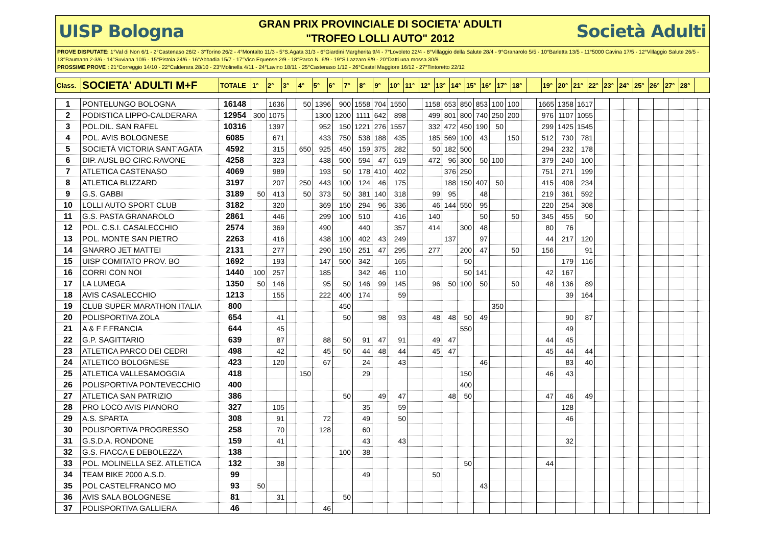UISP Bologna
GRAN PRIX PROVINCIALE DI SOCIETA' ADULTI
"TROFEO LOLLI AUTO" 2012
Società Adulti
PROVE DISPUTATE: 1°Val di Non 6/1 - 2°Castenaso 26/2 - 3°Torino 26/2 - 4°Montalto 11/3 - 5°S.Agata 31/3 - 6°Giardini Margherita 9/4 - 7°Lovoleto 22/4 - 8°Villaggio della Salute 28/4 - 9°Granarolo 5/5 - 10°Barletta 13/5 - 11°5000 Cavina 17/5 - 12°Villaggio Salute 26/5 - 13°Baumann 2-3/6 - 14°Suviana 10/6 - 15°Pistoia 24/6 - 16°Abbadia 15/7 - 17°Vico Equense 2/9 - 18°Parco N. 6/9 - 19°S.Lazzaro 9/9 - 20°Datti una mossa 30/9
PROSSIME PROVE : 21°Correggio 14/10 - 22°Calderara 28/10 - 23°Molinella 4/11 - 24°Lavino 18/11 - 25°Castenaso 1/12 - 26°Castel Maggiore 16/12 - 27°Tintoretto 22/12
| Class. | SOCIETA' ADULTI M+F | TOTALE | 1° | 2° | 3° | 4° | 5° | 6° | 7° | 8° | 9° | 10° | 11° | 12° | 13° | 14° | 15° | 16° | 17° | 18° | | 19° | 20° | 21° | 22° | 23° | 24° | 25° | 26° | 27° | 28° | |
| 1 | PONTELUNGO BOLOGNA | 16148 | | 1636 | | 50 | 1396 | 900 | 1558 | 704 | 1550 | | 1158 | 653 | 850 | 853 | 100 | 100 | | 1665 | 1358 | 1617 | | | | | | | | |
| 2 | PODISTICA LIPPO-CALDERARA | 12954 | 300 | 1075 | | | 1300 | 1200 | 1111 | 642 | 898 | | 499 | 801 | 800 | 740 | 250 | 200 | | 976 | 1107 | 1055 | | | | | | | | |
| 3 | POL.DIL. SAN RAFEL | 10316 | | 1397 | | | 952 | 150 | 1221 | 276 | 1557 | | 332 | 472 | 450 | 190 | 50 | | | 299 | 1425 | 1545 | | | | | | | | |
| 4 | POL. AVIS BOLOGNESE | 6085 | | 671 | | | 433 | 750 | 538 | 188 | 435 | | 185 | 569 | 100 | 43 | | 150 | | 512 | 730 | 781 | | | | | | | | |
| 5 | SOCIETÀ VICTORIA SANT'AGATA | 4592 | | 315 | | 650 | 925 | 450 | 159 | 375 | 282 | | 50 | 182 | 500 | | | | | 294 | 232 | 178 | | | | | | | | |
| 6 | DIP. AUSL BO CIRC.RAVONE | 4258 | | 323 | | | 438 | 500 | 594 | 47 | 619 | | 472 | 96 | 300 | 50 | 100 | | | 379 | 240 | 100 | | | | | | | | |
| 7 | ATLETICA CASTENASO | 4069 | | 989 | | | 193 | 50 | 178 | 410 | 402 | | | 376 | 250 | | | | | 751 | 271 | 199 | | | | | | | | |
| 8 | ATLETICA BLIZZARD | 3197 | | 207 | | 250 | 443 | 100 | 124 | 46 | 175 | | | 188 | 150 | 407 | 50 | | | 415 | 408 | 234 | | | | | | | | |
| 9 | G.S. GABBI | 3189 | 50 | 413 | | 50 | 373 | 50 | 381 | 140 | 318 | | 99 | 95 | | 48 | | | | 219 | 361 | 592 | | | | | | | | |
| 10 | LOLLI AUTO SPORT CLUB | 3182 | | 320 | | | 369 | 150 | 294 | 96 | 336 | | 46 | 144 | 550 | 95 | | | | 220 | 254 | 308 | | | | | | | | |
| 11 | G.S. PASTA GRANAROLO | 2861 | | 446 | | | 299 | 100 | 510 | | 416 | | 140 | | | 50 | | 50 | | 345 | 455 | 50 | | | | | | | | |
| 12 | POL. C.S.I. CASALECCHIO | 2574 | | 369 | | | 490 | | 440 | | 357 | | 414 | | 300 | 48 | | | | 80 | 76 | | | | | | | | | |
| 13 | POL. MONTE SAN PIETRO | 2263 | | 416 | | | 438 | 100 | 402 | 43 | 249 | | | 137 | | 97 | | | | 44 | 217 | 120 | | | | | | | | |
| 14 | GNARRO JET MATTEI | 2131 | | 277 | | | 290 | 150 | 251 | 47 | 295 | | 277 | | 200 | 47 | | 50 | | 156 | | 91 | | | | | | | | |
| 15 | UISP COMITATO PROV. BO | 1692 | | 193 | | | 147 | 500 | 342 | | 165 | | | | 50 | | | | | | 179 | 116 | | | | | | | | |
| 16 | CORRI CON NOI | 1440 | 100 | 257 | | | 185 | | 342 | 46 | 110 | | | | 50 | 141 | | | | 42 | 167 | | | | | | | | | |
| 17 | LA LUMEGA | 1350 | 50 | 146 | | | 95 | 50 | 146 | 99 | 145 | | 96 | 50 | 100 | 50 | | 50 | | 48 | 136 | 89 | | | | | | | | |
| 18 | AVIS CASALECCHIO | 1213 | | 155 | | | 222 | 400 | 174 | | 59 | | | | | | | | | | 39 | 164 | | | | | | | | |
| 19 | CLUB SUPER MARATHON ITALIA | 800 | | | | | | 450 | | | | | | | | | 350 | | | | | | | | | | | | | |
| 20 | POLISPORTIVA ZOLA | 654 | | 41 | | | | 50 | | 98 | 93 | | 48 | 48 | 50 | 49 | | | | | 90 | 87 | | | | | | | | |
| 21 | A & F F.FRANCIA | 644 | | 45 | | | | | | | | | | | 550 | | | | | | 49 | | | | | | | | | |
| 22 | G.P. SAGITTARIO | 639 | | 87 | | | 88 | 50 | 91 | 47 | 91 | | 49 | 47 | | | | | | 44 | 45 | | | | | | | | | |
| 23 | ATLETICA PARCO DEI CEDRI | 498 | | 42 | | | 45 | 50 | 44 | 48 | 44 | | 45 | 47 | | | | | | 45 | 44 | 44 | | | | | | | | |
| 24 | ATLETICO BOLOGNESE | 423 | | 120 | | | 67 | | 24 | | 43 | | | | | 46 | | | | | 83 | 40 | | | | | | | | |
| 25 | ATLETICA VALLESAMOGGIA | 418 | | | | 150 | | | 29 | | | | | | 150 | | | | | 46 | 43 | | | | | | | | | |
| 26 | POLISPORTIVA PONTEVECCHIO | 400 | | | | | | | | | | | | | 400 | | | | | | | | | | | | | | | |
| 27 | ATLETICA SAN PATRIZIO | 386 | | | | | | 50 | | 49 | 47 | | | 48 | 50 | | | | | 47 | 46 | 49 | | | | | | | | |
| 28 | PRO LOCO AVIS PIANORO | 327 | | 105 | | | | | 35 | | 59 | | | | | | | | | | 128 | | | | | | | | | |
| 29 | A.S. SPARTA | 308 | | 91 | | | 72 | | 49 | | 50 | | | | | | | | | | 46 | | | | | | | | | |
| 30 | POLISPORTIVA PROGRESSO | 258 | | 70 | | | 128 | | 60 | | | | | | | | | | | | | | | | | | | | | |
| 31 | G.S.D.A. RONDONE | 159 | | 41 | | | | | 43 | | 43 | | | | | | | | | | 32 | | | | | | | | | |
| 32 | G.S. FIACCA E DEBOLEZZA | 138 | | | | | | 100 | 38 | | | | | | | | | | | | | | | | | | | | | |
| 33 | POL. MOLINELLA SEZ. ATLETICA | 132 | | 38 | | | | | | | | | | | 50 | | | | | 44 | | | | | | | | | | |
| 34 | TEAM BIKE 2000 A.S.D. | 99 | | | | | | | 49 | | | | 50 | | | | | | | | | | | | | | | | | |
| 35 | POL CASTELFRANCO MO | 93 | 50 | | | | | | | | | | | | | 43 | | | | | | | | | | | | | | |
| 36 | AVIS SALA BOLOGNESE | 81 | | 31 | | | | 50 | | | | | | | | | | | | | | | | | | | | | | |
| 37 | POLISPORTIVA GALLIERA | 46 | | | | | 46 | | | | | | | | | | | | | | | | | | | | | | | |